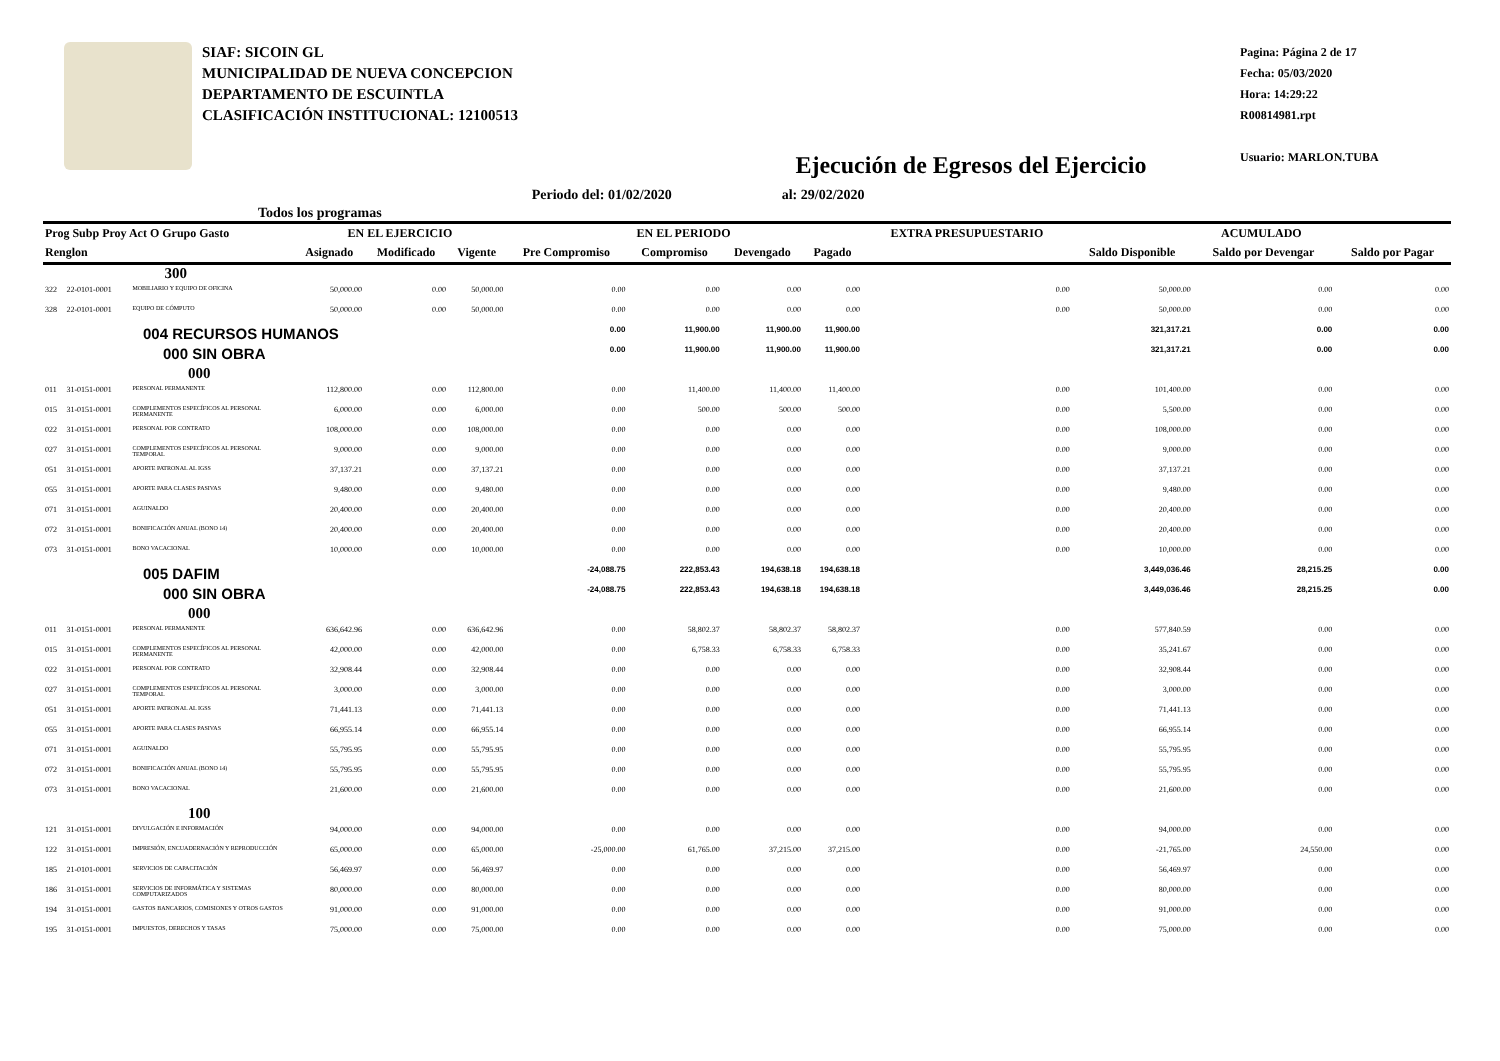SIAF: SICOIN GL
MUNICIPALIDAD DE NUEVA CONCEPCION
DEPARTAMENTO DE ESCUINTLA
CLASIFICACIÓN INSTITUCIONAL: 12100513
Ejecución de Egresos del Ejercicio
Pagina: Página 2 de 17
Fecha: 05/03/2020
Hora: 14:29:22
R00814981.rpt
Usuario: MARLON.TUBA
Todos los programas Periodo del: 01/02/2020 al: 29/02/2020
| Prog Subp Proy Act O Grupo Gasto | | | EN EL EJERCICIO | | | EN EL PERIODO | | | | EXTRA PRESUPUESTARIO | ACUMULADO | | |
| --- | --- | --- | --- | --- | --- | --- | --- | --- | --- | --- | --- | --- | --- |
| Renglon | | | Asignado | Modificado | Vigente | Pre Compromiso | Compromiso | Devengado | Pagado | | Saldo Disponible | Saldo por Devengar | Saldo por Pagar |
| | 300 | | | | | | | | | | | | |
| 322 | 22-0101-0001 | MOBILIARIO Y EQUIPO DE OFICINA | 50,000.00 | 0.00 | 50,000.00 | 0.00 | 0.00 | 0.00 | 0.00 | 0.00 | 50,000.00 | 0.00 | 0.00 |
| 328 | 22-0101-0001 | EQUIPO DE CÓMPUTO | 50,000.00 | 0.00 | 50,000.00 | 0.00 | 0.00 | 0.00 | 0.00 | 0.00 | 50,000.00 | 0.00 | 0.00 |
| 004 RECURSOS HUMANOS | | | | | | 0.00 | 11,900.00 | 11,900.00 | 11,900.00 | | 321,317.21 | 0.00 | 0.00 |
| 000 SIN OBRA | | | | | | 0.00 | 11,900.00 | 11,900.00 | 11,900.00 | | 321,317.21 | 0.00 | 0.00 |
| 000 | | | | | | | | | | | | | |
| 011 | 31-0151-0001 | PERSONAL PERMANENTE | 112,800.00 | 0.00 | 112,800.00 | 0.00 | 11,400.00 | 11,400.00 | 11,400.00 | 0.00 | 101,400.00 | 0.00 | 0.00 |
| 015 | 31-0151-0001 | COMPLEMENTOS ESPECÍFICOS AL PERSONAL PERMANENTE | 6,000.00 | 0.00 | 6,000.00 | 0.00 | 500.00 | 500.00 | 500.00 | 0.00 | 5,500.00 | 0.00 | 0.00 |
| 022 | 31-0151-0001 | PERSONAL POR CONTRATO | 108,000.00 | 0.00 | 108,000.00 | 0.00 | 0.00 | 0.00 | 0.00 | 0.00 | 108,000.00 | 0.00 | 0.00 |
| 027 | 31-0151-0001 | COMPLEMENTOS ESPECÍFICOS AL PERSONAL TEMPORAL | 9,000.00 | 0.00 | 9,000.00 | 0.00 | 0.00 | 0.00 | 0.00 | 0.00 | 9,000.00 | 0.00 | 0.00 |
| 051 | 31-0151-0001 | APORTE PATRONAL AL IGSS | 37,137.21 | 0.00 | 37,137.21 | 0.00 | 0.00 | 0.00 | 0.00 | 0.00 | 37,137.21 | 0.00 | 0.00 |
| 055 | 31-0151-0001 | APORTE PARA CLASES PASIVAS | 9,480.00 | 0.00 | 9,480.00 | 0.00 | 0.00 | 0.00 | 0.00 | 0.00 | 9,480.00 | 0.00 | 0.00 |
| 071 | 31-0151-0001 | AGUINALDO | 20,400.00 | 0.00 | 20,400.00 | 0.00 | 0.00 | 0.00 | 0.00 | 0.00 | 20,400.00 | 0.00 | 0.00 |
| 072 | 31-0151-0001 | BONIFICACIÓN ANUAL (BONO 14) | 20,400.00 | 0.00 | 20,400.00 | 0.00 | 0.00 | 0.00 | 0.00 | 0.00 | 20,400.00 | 0.00 | 0.00 |
| 073 | 31-0151-0001 | BONO VACACIONAL | 10,000.00 | 0.00 | 10,000.00 | 0.00 | 0.00 | 0.00 | 0.00 | 0.00 | 10,000.00 | 0.00 | 0.00 |
| 005 DAFIM | | | | | | -24,088.75 | 222,853.43 | 194,638.18 | 194,638.18 | | 3,449,036.46 | 28,215.25 | 0.00 |
| 000 SIN OBRA | | | | | | -24,088.75 | 222,853.43 | 194,638.18 | 194,638.18 | | 3,449,036.46 | 28,215.25 | 0.00 |
| 000 | | | | | | | | | | | | | |
| 011 | 31-0151-0001 | PERSONAL PERMANENTE | 636,642.96 | 0.00 | 636,642.96 | 0.00 | 58,802.37 | 58,802.37 | 58,802.37 | 0.00 | 577,840.59 | 0.00 | 0.00 |
| 015 | 31-0151-0001 | COMPLEMENTOS ESPECÍFICOS AL PERSONAL PERMANENTE | 42,000.00 | 0.00 | 42,000.00 | 0.00 | 6,758.33 | 6,758.33 | 6,758.33 | 0.00 | 35,241.67 | 0.00 | 0.00 |
| 022 | 31-0151-0001 | PERSONAL POR CONTRATO | 32,908.44 | 0.00 | 32,908.44 | 0.00 | 0.00 | 0.00 | 0.00 | 0.00 | 32,908.44 | 0.00 | 0.00 |
| 027 | 31-0151-0001 | COMPLEMENTOS ESPECÍFICOS AL PERSONAL TEMPORAL | 3,000.00 | 0.00 | 3,000.00 | 0.00 | 0.00 | 0.00 | 0.00 | 0.00 | 3,000.00 | 0.00 | 0.00 |
| 051 | 31-0151-0001 | APORTE PATRONAL AL IGSS | 71,441.13 | 0.00 | 71,441.13 | 0.00 | 0.00 | 0.00 | 0.00 | 0.00 | 71,441.13 | 0.00 | 0.00 |
| 055 | 31-0151-0001 | APORTE PARA CLASES PASIVAS | 66,955.14 | 0.00 | 66,955.14 | 0.00 | 0.00 | 0.00 | 0.00 | 0.00 | 66,955.14 | 0.00 | 0.00 |
| 071 | 31-0151-0001 | AGUINALDO | 55,795.95 | 0.00 | 55,795.95 | 0.00 | 0.00 | 0.00 | 0.00 | 0.00 | 55,795.95 | 0.00 | 0.00 |
| 072 | 31-0151-0001 | BONIFICACIÓN ANUAL (BONO 14) | 55,795.95 | 0.00 | 55,795.95 | 0.00 | 0.00 | 0.00 | 0.00 | 0.00 | 55,795.95 | 0.00 | 0.00 |
| 073 | 31-0151-0001 | BONO VACACIONAL | 21,600.00 | 0.00 | 21,600.00 | 0.00 | 0.00 | 0.00 | 0.00 | 0.00 | 21,600.00 | 0.00 | 0.00 |
| 100 | | | | | | | | | | | | | |
| 121 | 31-0151-0001 | DIVULGACIÓN E INFORMACIÓN | 94,000.00 | 0.00 | 94,000.00 | 0.00 | 0.00 | 0.00 | 0.00 | 0.00 | 94,000.00 | 0.00 | 0.00 |
| 122 | 31-0151-0001 | IMPRESIÓN, ENCUADERNACIÓN Y REPRODUCCIÓN | 65,000.00 | 0.00 | 65,000.00 | -25,000.00 | 61,765.00 | 37,215.00 | 37,215.00 | 0.00 | -21,765.00 | 24,550.00 | 0.00 |
| 185 | 21-0101-0001 | SERVICIOS DE CAPACITACIÓN | 56,469.97 | 0.00 | 56,469.97 | 0.00 | 0.00 | 0.00 | 0.00 | 0.00 | 56,469.97 | 0.00 | 0.00 |
| 186 | 31-0151-0001 | SERVICIOS DE INFORMÁTICA Y SISTEMAS COMPUTARIZADOS | 80,000.00 | 0.00 | 80,000.00 | 0.00 | 0.00 | 0.00 | 0.00 | 0.00 | 80,000.00 | 0.00 | 0.00 |
| 194 | 31-0151-0001 | GASTOS BANCARIOS, COMISIONES Y OTROS GASTOS | 91,000.00 | 0.00 | 91,000.00 | 0.00 | 0.00 | 0.00 | 0.00 | 0.00 | 91,000.00 | 0.00 | 0.00 |
| 195 | 31-0151-0001 | IMPUESTOS, DERECHOS Y TASAS | 75,000.00 | 0.00 | 75,000.00 | 0.00 | 0.00 | 0.00 | 0.00 | 0.00 | 75,000.00 | 0.00 | 0.00 |